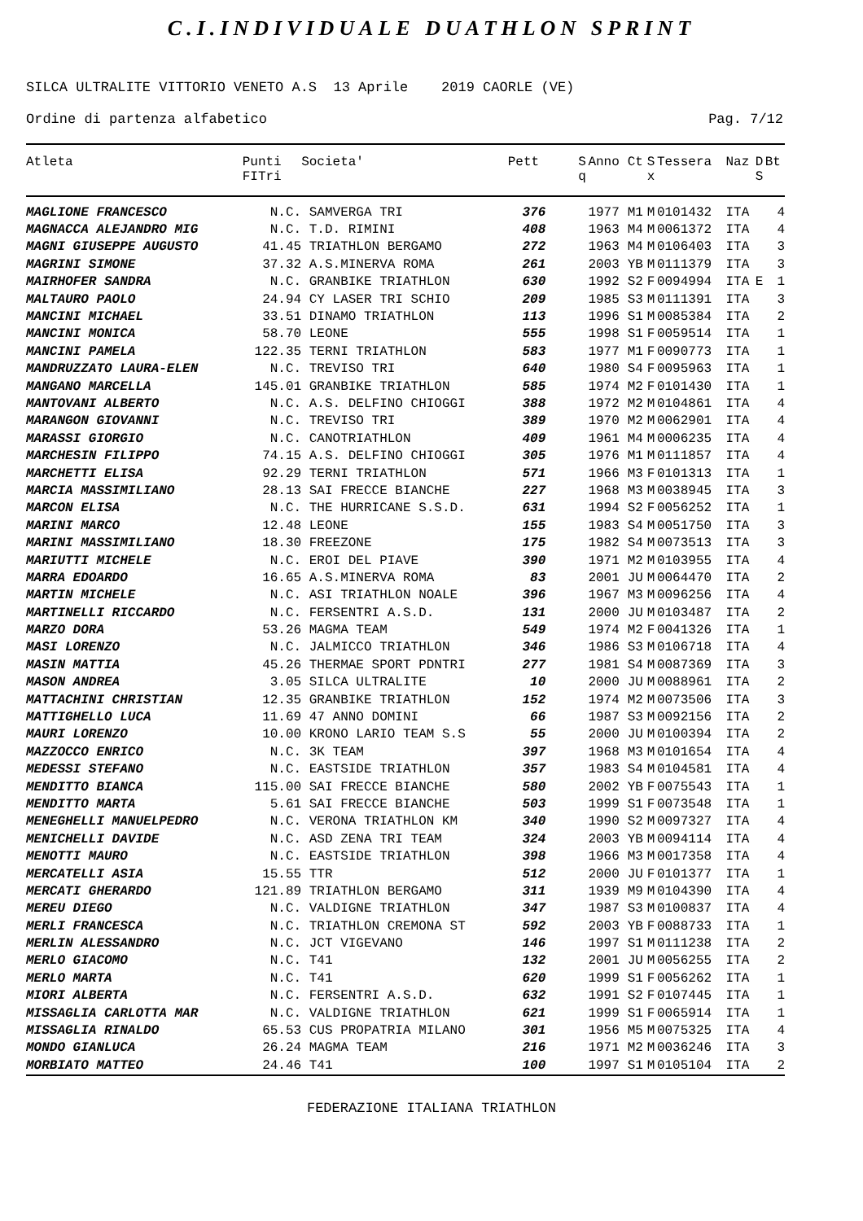C.I.INDIVIDUALE DUATHLON SPRINT
SILCA ULTRALITE VITTORIO VENETO A.S 13 Aprile 2019 CAORLE (VE)
Ordine di partenza alfabetico Pag. 7/12
| Atleta | Punti FITri | Societa' | Pett | S q | Anno | Ct | S x | Tessera | Naz | D S | Bt |
| --- | --- | --- | --- | --- | --- | --- | --- | --- | --- | --- | --- |
| MAGLIONE FRANCESCO | N.C. | SAMVERGA TRI | 376 | | 1977 | M1 | M | 0101432 | ITA | | 4 |
| MAGNACCA ALEJANDRO MIG | N.C. | T.D. RIMINI | 408 | | 1963 | M4 | M | 0061372 | ITA | | 4 |
| MAGNI GIUSEPPE AUGUSTO | 41.45 | TRIATHLON BERGAMO | 272 | | 1963 | M4 | M | 0106403 | ITA | | 3 |
| MAGRINI SIMONE | 37.32 | A.S.MINERVA ROMA | 261 | | 2003 | YB | M | 0111379 | ITA | | 3 |
| MAIRHOFER SANDRA | N.C. | GRANBIKE TRIATHLON | 630 | | 1992 | S2 | F | 0094994 | ITA | E | 1 |
| MALTAURO PAOLO | 24.94 | CY LASER TRI SCHIO | 209 | | 1985 | S3 | M | 0111391 | ITA | | 3 |
| MANCINI MICHAEL | 33.51 | DINAMO TRIATHLON | 113 | | 1996 | S1 | M | 0085384 | ITA | | 2 |
| MANCINI MONICA | 58.70 | LEONE | 555 | | 1998 | S1 | F | 0059514 | ITA | | 1 |
| MANCINI PAMELA | 122.35 | TERNI TRIATHLON | 583 | | 1977 | M1 | F | 0090773 | ITA | | 1 |
| MANDRUZZATO LAURA-ELEN | N.C. | TREVISO TRI | 640 | | 1980 | S4 | F | 0095963 | ITA | | 1 |
| MANGANO MARCELLA | 145.01 | GRANBIKE TRIATHLON | 585 | | 1974 | M2 | F | 0101430 | ITA | | 1 |
| MANTOVANI ALBERTO | N.C. | A.S. DELFINO CHIOGGI | 388 | | 1972 | M2 | M | 0104861 | ITA | | 4 |
| MARANGON GIOVANNI | N.C. | TREVISO TRI | 389 | | 1970 | M2 | M | 0062901 | ITA | | 4 |
| MARASSI GIORGIO | N.C. | CANOTRIATHLON | 409 | | 1961 | M4 | M | 0006235 | ITA | | 4 |
| MARCHESIN FILIPPO | 74.15 | A.S. DELFINO CHIOGGI | 305 | | 1976 | M1 | M | 0111857 | ITA | | 4 |
| MARCHETTI ELISA | 92.29 | TERNI TRIATHLON | 571 | | 1966 | M3 | F | 0101313 | ITA | | 1 |
| MARCIA MASSIMILIANO | 28.13 | SAI FRECCE BIANCHE | 227 | | 1968 | M3 | M | 0038945 | ITA | | 3 |
| MARCON ELISA | N.C. | THE HURRICANE S.S.D. | 631 | | 1994 | S2 | F | 0056252 | ITA | | 1 |
| MARINI MARCO | 12.48 | LEONE | 155 | | 1983 | S4 | M | 0051750 | ITA | | 3 |
| MARINI MASSIMILIANO | 18.30 | FREEZONE | 175 | | 1982 | S4 | M | 0073513 | ITA | | 3 |
| MARIUTTI MICHELE | N.C. | EROI DEL PIAVE | 390 | | 1971 | M2 | M | 0103955 | ITA | | 4 |
| MARRA EDOARDO | 16.65 | A.S.MINERVA ROMA | 83 | | 2001 | JU | M | 0064470 | ITA | | 2 |
| MARTIN MICHELE | N.C. | ASI TRIATHLON NOALE | 396 | | 1967 | M3 | M | 0096256 | ITA | | 4 |
| MARTINELLI RICCARDO | N.C. | FERSENTRI A.S.D. | 131 | | 2000 | JU | M | 0103487 | ITA | | 2 |
| MARZO DORA | 53.26 | MAGMA TEAM | 549 | | 1974 | M2 | F | 0041326 | ITA | | 1 |
| MASI LORENZO | N.C. | JALMICCO TRIATHLON | 346 | | 1986 | S3 | M | 0106718 | ITA | | 4 |
| MASIN MATTIA | 45.26 | THERMAE SPORT PDNTRI | 277 | | 1981 | S4 | M | 0087369 | ITA | | 3 |
| MASON ANDREA | 3.05 | SILCA ULTRALITE | 10 | | 2000 | JU | M | 0088961 | ITA | | 2 |
| MATTACHINI CHRISTIAN | 12.35 | GRANBIKE TRIATHLON | 152 | | 1974 | M2 | M | 0073506 | ITA | | 3 |
| MATTIGHELLO LUCA | 11.69 | 47 ANNO DOMINI | 66 | | 1987 | S3 | M | 0092156 | ITA | | 2 |
| MAURI LORENZO | 10.00 | KRONO LARIO TEAM S.S | 55 | | 2000 | JU | M | 0100394 | ITA | | 2 |
| MAZZOCCO ENRICO | N.C. | 3K TEAM | 397 | | 1968 | M3 | M | 0101654 | ITA | | 4 |
| MEDESSI STEFANO | N.C. | EASTSIDE TRIATHLON | 357 | | 1983 | S4 | M | 0104581 | ITA | | 4 |
| MENDITTO BIANCA | 115.00 | SAI FRECCE BIANCHE | 580 | | 2002 | YB | F | 0075543 | ITA | | 1 |
| MENDITTO MARTA | 5.61 | SAI FRECCE BIANCHE | 503 | | 1999 | S1 | F | 0073548 | ITA | | 1 |
| MENEGHELLI MANUELPEDRO | N.C. | VERONA TRIATHLON KM | 340 | | 1990 | S2 | M | 0097327 | ITA | | 4 |
| MENICHELLI DAVIDE | N.C. | ASD ZENA TRI TEAM | 324 | | 2003 | YB | M | 0094114 | ITA | | 4 |
| MENOTTI MAURO | N.C. | EASTSIDE TRIATHLON | 398 | | 1966 | M3 | M | 0017358 | ITA | | 4 |
| MERCATELLI ASIA | 15.55 | TTR | 512 | | 2000 | JU | F | 0101377 | ITA | | 1 |
| MERCATI GHERARDO | 121.89 | TRIATHLON BERGAMO | 311 | | 1939 | M9 | M | 0104390 | ITA | | 4 |
| MEREU DIEGO | N.C. | VALDIGNE TRIATHLON | 347 | | 1987 | S3 | M | 0100837 | ITA | | 4 |
| MERLI FRANCESCA | N.C. | TRIATHLON CREMONA ST | 592 | | 2003 | YB | F | 0088733 | ITA | | 1 |
| MERLIN ALESSANDRO | N.C. | JCT VIGEVANO | 146 | | 1997 | S1 | M | 0111238 | ITA | | 2 |
| MERLO GIACOMO | N.C. | T41 | 132 | | 2001 | JU | M | 0056255 | ITA | | 2 |
| MERLO MARTA | N.C. | T41 | 620 | | 1999 | S1 | F | 0056262 | ITA | | 1 |
| MIORI ALBERTA | N.C. | FERSENTRI A.S.D. | 632 | | 1991 | S2 | F | 0107445 | ITA | | 1 |
| MISSAGLIA CARLOTTA MAR | N.C. | VALDIGNE TRIATHLON | 621 | | 1999 | S1 | F | 0065914 | ITA | | 1 |
| MISSAGLIA RINALDO | 65.53 | CUS PROPATRIA MILANO | 301 | | 1956 | M5 | M | 0075325 | ITA | | 4 |
| MONDO GIANLUCA | 26.24 | MAGMA TEAM | 216 | | 1971 | M2 | M | 0036246 | ITA | | 3 |
| MORBIATO MATTEO | 24.46 | T41 | 100 | | 1997 | S1 | M | 0105104 | ITA | | 2 |
FEDERAZIONE ITALIANA TRIATHLON